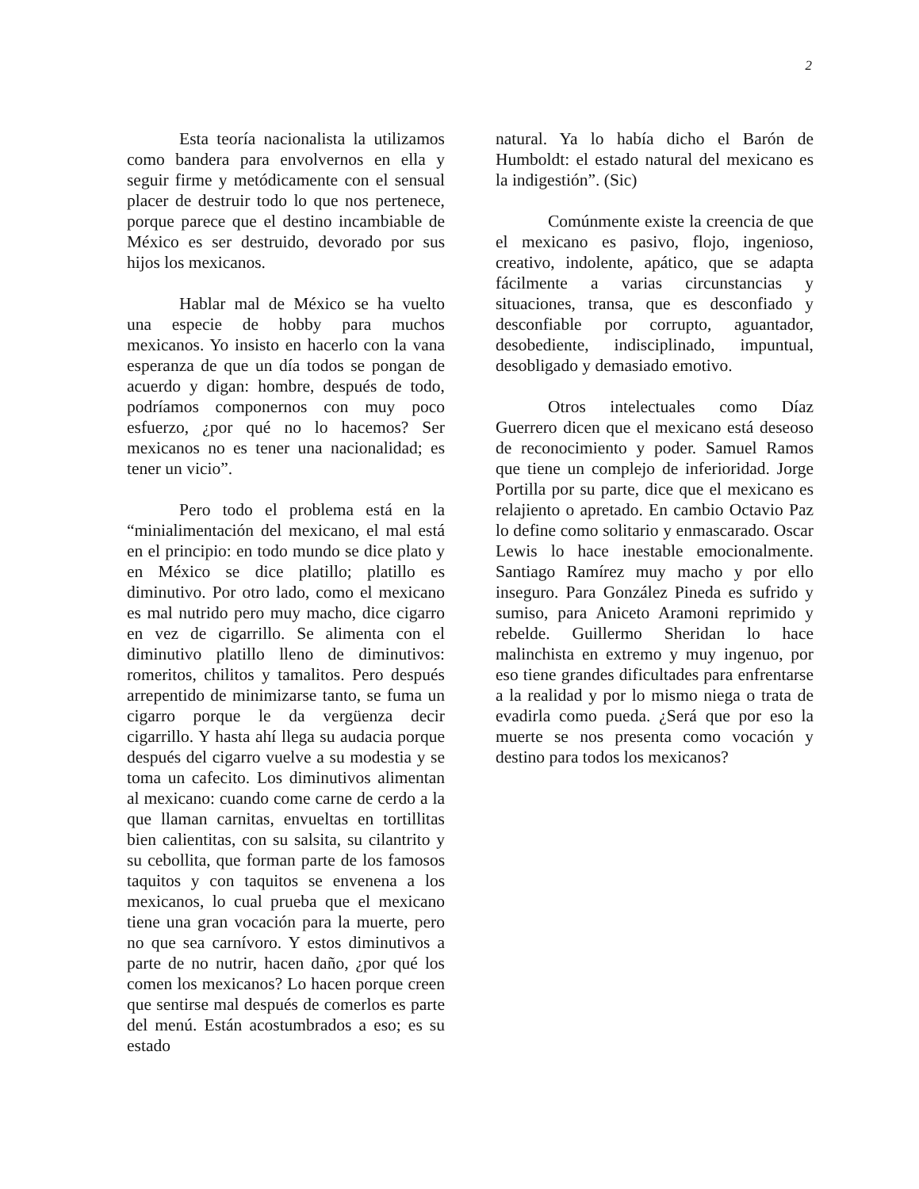2
Esta teoría nacionalista la utilizamos como bandera para envolvernos en ella y seguir firme y metódicamente con el sensual placer de destruir todo lo que nos pertenece, porque parece que el destino incambiable de México es ser destruido, devorado por sus hijos los mexicanos.
Hablar mal de México se ha vuelto una especie de hobby para muchos mexicanos. Yo insisto en hacerlo con la vana esperanza de que un día todos se pongan de acuerdo y digan: hombre, después de todo, podríamos componernos con muy poco esfuerzo, ¿por qué no lo hacemos? Ser mexicanos no es tener una nacionalidad; es tener un vicio”.
Pero todo el problema está en la “minialimentación del mexicano, el mal está en el principio: en todo mundo se dice plato y en México se dice platillo; platillo es diminutivo. Por otro lado, como el mexicano es mal nutrido pero muy macho, dice cigarro en vez de cigarrillo. Se alimenta con el diminutivo platillo lleno de diminutivos: romeritos, chilitos y tamalitos. Pero después arrepentido de minimizarse tanto, se fuma un cigarro porque le da vergüenza decir cigarrillo. Y hasta ahí llega su audacia porque después del cigarro vuelve a su modestia y se toma un cafecito. Los diminutivos alimentan al mexicano: cuando come carne de cerdo a la que llaman carnitas, envueltas en tortillitas bien calientitas, con su salsita, su cilantrito y su cebollita, que forman parte de los famosos taquitos y con taquitos se envenena a los mexicanos, lo cual prueba que el mexicano tiene una gran vocación para la muerte, pero no que sea carnívoro. Y estos diminutivos a parte de no nutrir, hacen daño, ¿por qué los comen los mexicanos? Lo hacen porque creen que sentirse mal después de comerlos es parte del menú. Están acostumbrados a eso; es su estado
natural. Ya lo había dicho el Barón de Humboldt: el estado natural del mexicano es la indigestión”. (Sic)
Comúnmente existe la creencia de que el mexicano es pasivo, flojo, ingenioso, creativo, indolente, apático, que se adapta fácilmente a varias circunstancias y situaciones, transa, que es desconfiado y desconfiable por corrupto, aguantador, desobediente, indisciplinado, impuntual, desobligado y demasiado emotivo.
Otros intelectuales como Díaz Guerrero dicen que el mexicano está deseoso de reconocimiento y poder. Samuel Ramos que tiene un complejo de inferioridad. Jorge Portilla por su parte, dice que el mexicano es relajiento o apretado. En cambio Octavio Paz lo define como solitario y enmascarado. Oscar Lewis lo hace inestable emocionalmente. Santiago Ramírez muy macho y por ello inseguro. Para González Pineda es sufrido y sumiso, para Aniceto Aramoni reprimido y rebelde. Guillermo Sheridan lo hace malinchista en extremo y muy ingenuo, por eso tiene grandes dificultades para enfrentarse a la realidad y por lo mismo niega o trata de evadirla como pueda. ¿Será que por eso la muerte se nos presenta como vocación y destino para todos los mexicanos?